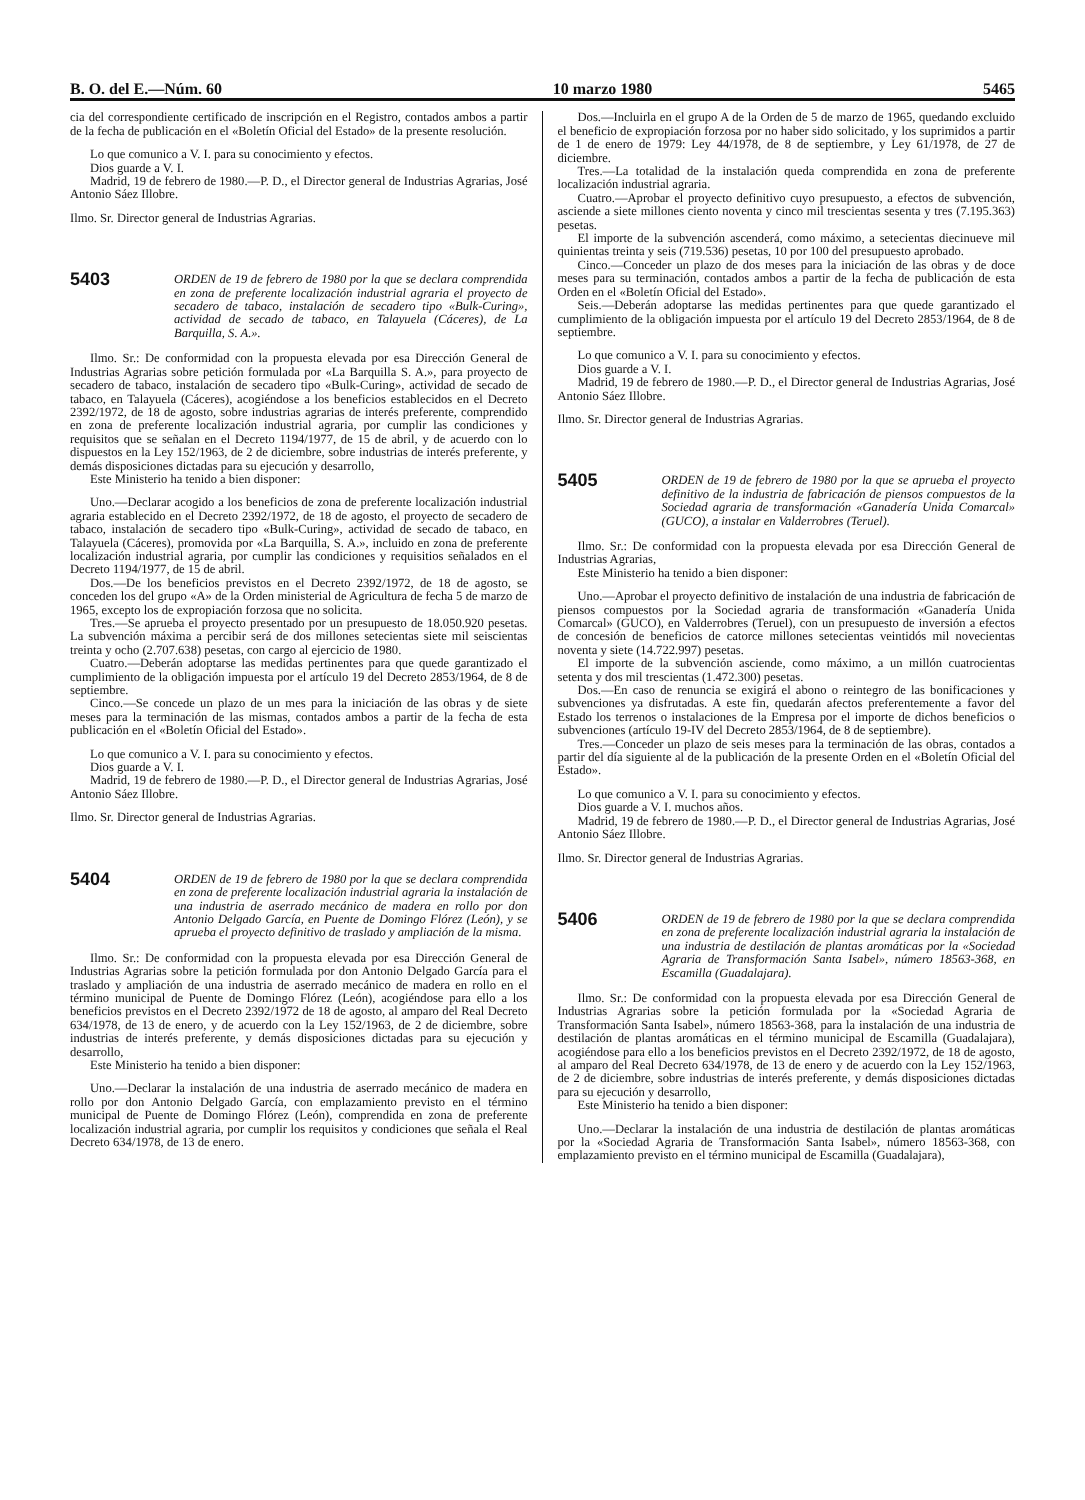B. O. del E.—Núm. 60 10 marzo 1980 5465
cia del correspondiente certificado de inscripción en el Registro, contados ambos a partir de la fecha de publicación en el «Boletín Oficial del Estado» de la presente resolución.
Lo que comunico a V. I. para su conocimiento y efectos.
Dios guarde a V. I.
Madrid, 19 de febrero de 1980.—P. D., el Director general de Industrias Agrarias, José Antonio Sáez Illobre.
Ilmo. Sr. Director general de Industrias Agrarias.
5403
ORDEN de 19 de febrero de 1980 por la que se declara comprendida en zona de preferente localización industrial agraria el proyecto de secadero de tabaco, instalación de secadero tipo «Bulk-Curing», actividad de secado de tabaco, en Talayuela (Cáceres), de La Barquilla, S. A.».
Ilmo. Sr.: De conformidad con la propuesta elevada por esa Dirección General de Industrias Agrarias sobre petición formulada por «La Barquilla S. A.», para proyecto de secadero de tabaco, instalación de secadero tipo «Bulk-Curing», actividad de secado de tabaco, en Talayuela (Cáceres), acogiéndose a los beneficios establecidos en el Decreto 2392/1972, de 18 de agosto, sobre industrias agrarias de interés preferente, comprendido en zona de preferente localización industrial agraria, por cumplir las condiciones y requisitos que se señalan en el Decreto 1194/1977, de 15 de abril, y de acuerdo con lo dispuestos en la Ley 152/1963, de 2 de diciembre, sobre industrias de interés preferente, y demás disposiciones dictadas para su ejecución y desarrollo,
Este Ministerio ha tenido a bien disponer:
Uno.—Declarar acogido a los beneficios de zona de preferente localización industrial agraria establecido en el Decreto 2392/1972, de 18 de agosto, el proyecto de secadero de tabaco, instalación de secadero tipo «Bulk-Curing», actividad de secado de tabaco, en Talayuela (Cáceres), promovida por «La Barquilla, S. A.», incluido en zona de preferente localización industrial agraria, por cumplir las condiciones y requisitios señalados en el Decreto 1194/1977, de 15 de abril.
Dos.—De los beneficios previstos en el Decreto 2392/1972, de 18 de agosto, se conceden los del grupo «A» de la Orden ministerial de Agricultura de fecha 5 de marzo de 1965, excepto los de expropiación forzosa que no solicita.
Tres.—Se aprueba el proyecto presentado por un presupuesto de 18.050.920 pesetas. La subvención máxima a percibir será de dos millones setecientas siete mil seiscientas treinta y ocho (2.707.638) pesetas, con cargo al ejercicio de 1980.
Cuatro.—Deberán adoptarse las medidas pertinentes para que quede garantizado el cumplimiento de la obligación impuesta por el artículo 19 del Decreto 2853/1964, de 8 de septiembre.
Cinco.—Se concede un plazo de un mes para la iniciación de las obras y de siete meses para la terminación de las mismas, contados ambos a partir de la fecha de esta publicación en el «Boletín Oficial del Estado».
Lo que comunico a V. I. para su conocimiento y efectos.
Dios guarde a V. I.
Madrid, 19 de febrero de 1980.—P. D., el Director general de Industrias Agrarias, José Antonio Sáez Illobre.
Ilmo. Sr. Director general de Industrias Agrarias.
5404
ORDEN de 19 de febrero de 1980 por la que se declara comprendida en zona de preferente localización industrial agraria la instalación de una industria de aserrado mecánico de madera en rollo por don Antonio Delgado García, en Puente de Domingo Flórez (León), y se aprueba el proyecto definitivo de traslado y ampliación de la misma.
Ilmo. Sr.: De conformidad con la propuesta elevada por esa Dirección General de Industrias Agrarias sobre la petición formulada por don Antonio Delgado García para el traslado y ampliación de una industria de aserrado mecánico de madera en rollo en el término municipal de Puente de Domingo Flórez (León), acogiéndose para ello a los beneficios previstos en el Decreto 2392/1972 de 18 de agosto, al amparo del Real Decreto 634/1978, de 13 de enero, y de acuerdo con la Ley 152/1963, de 2 de diciembre, sobre industrias de interés preferente, y demás disposiciones dictadas para su ejecución y desarrollo,
Este Ministerio ha tenido a bien disponer:
Uno.—Declarar la instalación de una industria de aserrado mecánico de madera en rollo por don Antonio Delgado García, con emplazamiento previsto en el término municipal de Puente de Domingo Flórez (León), comprendida en zona de preferente localización industrial agraria, por cumplir los requisitos y condiciones que señala el Real Decreto 634/1978, de 13 de enero.
Dos.—Incluirla en el grupo A de la Orden de 5 de marzo de 1965, quedando excluido el beneficio de expropiación forzosa por no haber sido solicitado, y los suprimidos a partir de 1 de enero de 1979: Ley 44/1978, de 8 de septiembre, y Ley 61/1978, de 27 de diciembre.
Tres.—La totalidad de la instalación queda comprendida en zona de preferente localización industrial agraria.
Cuatro.—Aprobar el proyecto definitivo cuyo presupuesto, a efectos de subvención, asciende a siete millones ciento noventa y cinco mil trescientas sesenta y tres (7.195.363) pesetas.
El importe de la subvención ascenderá, como máximo, a setecientas diecinueve mil quinientas treinta y seis (719.536) pesetas, 10 por 100 del presupuesto aprobado.
Cinco.—Conceder un plazo de dos meses para la iniciación de las obras y de doce meses para su terminación, contados ambos a partir de la fecha de publicación de esta Orden en el «Boletín Oficial del Estado».
Seis.—Deberán adoptarse las medidas pertinentes para que quede garantizado el cumplimiento de la obligación impuesta por el artículo 19 del Decreto 2853/1964, de 8 de septiembre.
Lo que comunico a V. I. para su conocimiento y efectos.
Dios guarde a V. I.
Madrid, 19 de febrero de 1980.—P. D., el Director general de Industrias Agrarias, José Antonio Sáez Illobre.
Ilmo. Sr. Director general de Industrias Agrarias.
5405
ORDEN de 19 de febrero de 1980 por la que se aprueba el proyecto definitivo de la industria de fabricación de piensos compuestos de la Sociedad agraria de transformación «Ganadería Unida Comarcal» (GUCO), a instalar en Valderrobres (Teruel).
Ilmo. Sr.: De conformidad con la propuesta elevada por esa Dirección General de Industrias Agrarias,
Este Ministerio ha tenido a bien disponer:
Uno.—Aprobar el proyecto definitivo de instalación de una industria de fabricación de piensos compuestos por la Sociedad agraria de transformación «Ganadería Unida Comarcal» (GUCO), en Valderrobres (Teruel), con un presupuesto de inversión a efectos de concesión de beneficios de catorce millones setecientas veintidós mil novecientas noventa y siete (14.722.997) pesetas.
El importe de la subvención asciende, como máximo, a un millón cuatrocientas setenta y dos mil trescientas (1.472.300) pesetas.
Dos.—En caso de renuncia se exigirá el abono o reintegro de las bonificaciones y subvenciones ya disfrutadas. A este fin, quedarán afectos preferentemente a favor del Estado los terrenos o instalaciones de la Empresa por el importe de dichos beneficios o subvenciones (artículo 19-IV del Decreto 2853/1964, de 8 de septiembre).
Tres.—Conceder un plazo de seis meses para la terminación de las obras, contados a partir del día siguiente al de la publicación de la presente Orden en el «Boletín Oficial del Estado».
Lo que comunico a V. I. para su conocimiento y efectos.
Dios guarde a V. I. muchos años.
Madrid, 19 de febrero de 1980.—P. D., el Director general de Industrias Agrarias, José Antonio Sáez Illobre.
Ilmo. Sr. Director general de Industrias Agrarias.
5406
ORDEN de 19 de febrero de 1980 por la que se declara comprendida en zona de preferente localización industrial agraria la instalación de una industria de destilación de plantas aromáticas por la «Sociedad Agraria de Transformación Santa Isabel», número 18563-368, en Escamilla (Guadalajara).
Ilmo. Sr.: De conformidad con la propuesta elevada por esa Dirección General de Industrias Agrarias sobre la petición formulada por la «Sociedad Agraria de Transformación Santa Isabel», número 18563-368, para la instalación de una industria de destilación de plantas aromáticas en el término municipal de Escamilla (Guadalajara), acogiéndose para ello a los beneficios previstos en el Decreto 2392/1972, de 18 de agosto, al amparo del Real Decreto 634/1978, de 13 de enero y de acuerdo con la Ley 152/1963, de 2 de diciembre, sobre industrias de interés preferente, y demás disposiciones dictadas para su ejecución y desarrollo,
Este Ministerio ha tenido a bien disponer:
Uno.—Declarar la instalación de una industria de destilación de plantas aromáticas por la «Sociedad Agraria de Transformación Santa Isabel», número 18563-368, con emplazamiento previsto en el término municipal de Escamilla (Guadalajara),